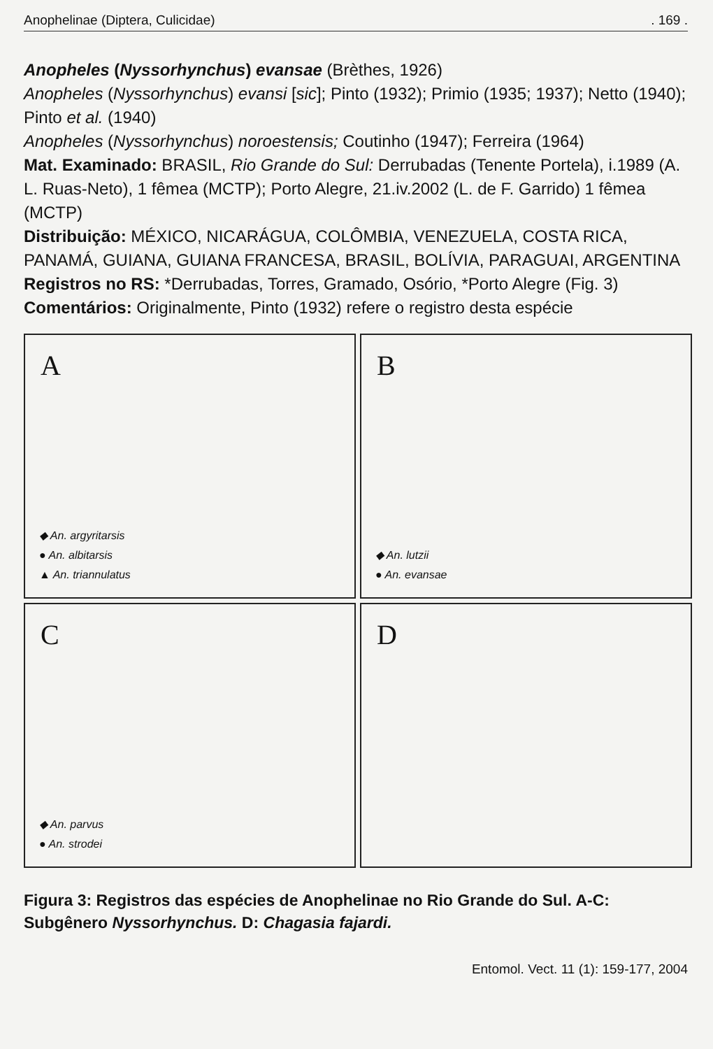Anophelinae (Diptera, Culicidae). 169 .
Anopheles (Nyssorhynchus) evansae (Brèthes, 1926)
Anopheles (Nyssorhynchus) evansi [sic]; Pinto (1932); Primio (1935; 1937); Netto (1940); Pinto et al. (1940)
Anopheles (Nyssorhynchus) noroestensis; Coutinho (1947); Ferreira (1964)
Mat. Examinado: BRASIL, Rio Grande do Sul: Derrubadas (Tenente Portela), i.1989 (A. L. Ruas-Neto), 1 fêmea (MCTP); Porto Alegre, 21.iv.2002 (L. de F. Garrido) 1 fêmea (MCTP)
Distribuição: MÉXICO, NICARÁGUA, COLÔMBIA, VENEZUELA, COSTA RICA, PANAMÁ, GUIANA, GUIANA FRANCESA, BRASIL, BOLÍVIA, PARAGUAI, ARGENTINA
Registros no RS: *Derrubadas, Torres, Gramado, Osório, *Porto Alegre (Fig. 3)
Comentários: Originalmente, Pinto (1932) refere o registro desta espécie
A
◆ An. argyritarsis
● An. albitarsis
▲ An. triannulatus
B
◆ An. lutzii
● An. evansae
C
◆ An. parvus
● An. strodei
D
Figura 3: Registros das espécies de Anophelinae no Rio Grande do Sul. A-C: Subgênero Nyssorhynchus. D: Chagasia fajardi.
Entomol. Vect. 11 (1): 159-177, 2004